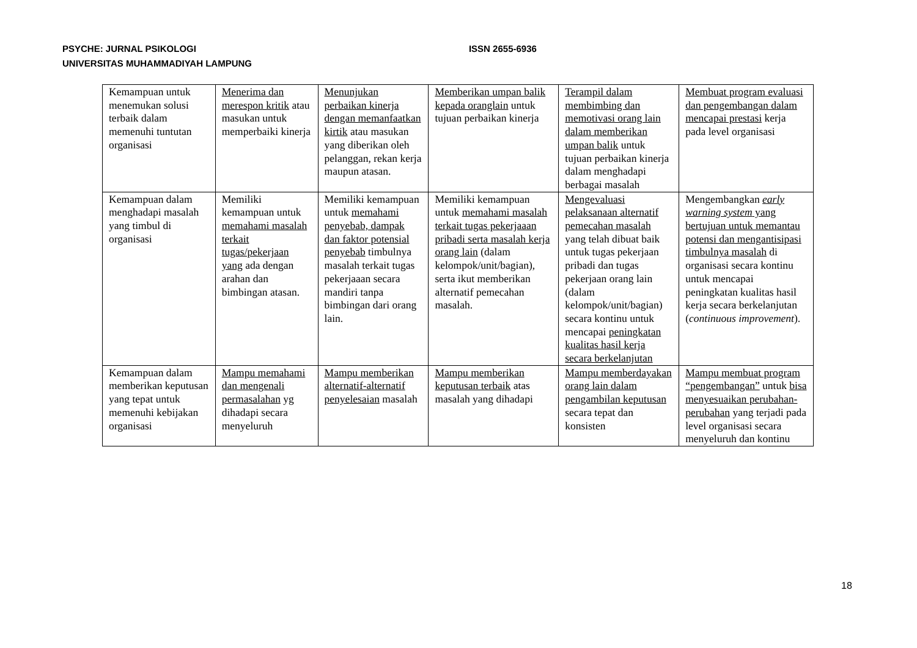PSYCHE: JURNAL PSIKOLOGI ISSN 2655-6936
UNIVERSITAS MUHAMMADIYAH LAMPUNG
| Kemampuan untuk menemukan solusi terbaik dalam memenuhi tuntutan organisasi | Menerima dan merespon kritik atau masukan untuk memperbaiki kinerja | Menunjukan perbaikan kinerja dengan memanfaatkan kirtik atau masukan yang diberikan oleh pelanggan, rekan kerja maupun atasan. | Memberikan umpan balik kepada oranglain untuk tujuan perbaikan kinerja | Terampil dalam membimbing dan memotivasi orang lain dalam memberikan umpan balik untuk tujuan perbaikan kinerja dalam menghadapi berbagai masalah | Membuat program evaluasi dan pengembangan dalam mencapai prestasi kerja pada level organisasi |
| Kemampuan dalam menghadapi masalah yang timbul di organisasi | Memiliki kemampuan untuk memahami masalah terkait tugas/pekerjaan yang ada dengan arahan dan bimbingan atasan. | Memiliki kemampuan untuk memahami penyebab, dampak dan faktor potensial penyebab timbulnya masalah terkait tugas pekerjaaan secara mandiri tanpa bimbingan dari orang lain. | Memiliki kemampuan untuk memahami masalah terkait tugas pekerjaaan pribadi serta masalah kerja orang lain (dalam kelompok/unit/bagian), serta ikut memberikan alternatif pemecahan masalah. | Mengevaluasi pelaksanaan alternatif pemecahan masalah yang telah dibuat baik untuk tugas pekerjaan pribadi dan tugas pekerjaan orang lain (dalam kelompok/unit/bagian) secara kontinu untuk mencapai peningkatan kualitas hasil kerja secara berkelanjutan | Mengembangkan early warning system yang bertujuan untuk memantau potensi dan mengantisipasi timbulnya masalah di organisasi secara kontinu untuk mencapai peningkatan kualitas hasil kerja secara berkelanjutan ( continuous improvement ). |
| Kemampuan dalam memberikan keputusan yang tepat untuk memenuhi kebijakan organisasi | Mampu memahami dan mengenali permasalahan yg dihadapi secara menyeluruh | Mampu memberikan alternatif-alternatif penyelesaian masalah | Mampu memberikan keputusan terbaik atas masalah yang dihadapi | Mampu memberdayakan orang lain dalam pengambilan keputusan secara tepat dan konsisten | Mampu membuat program “pengembangan” untuk bisa menyesuaikan perubahan-perubahan yang terjadi pada level organisasi secara menyeluruh dan kontinu |
18